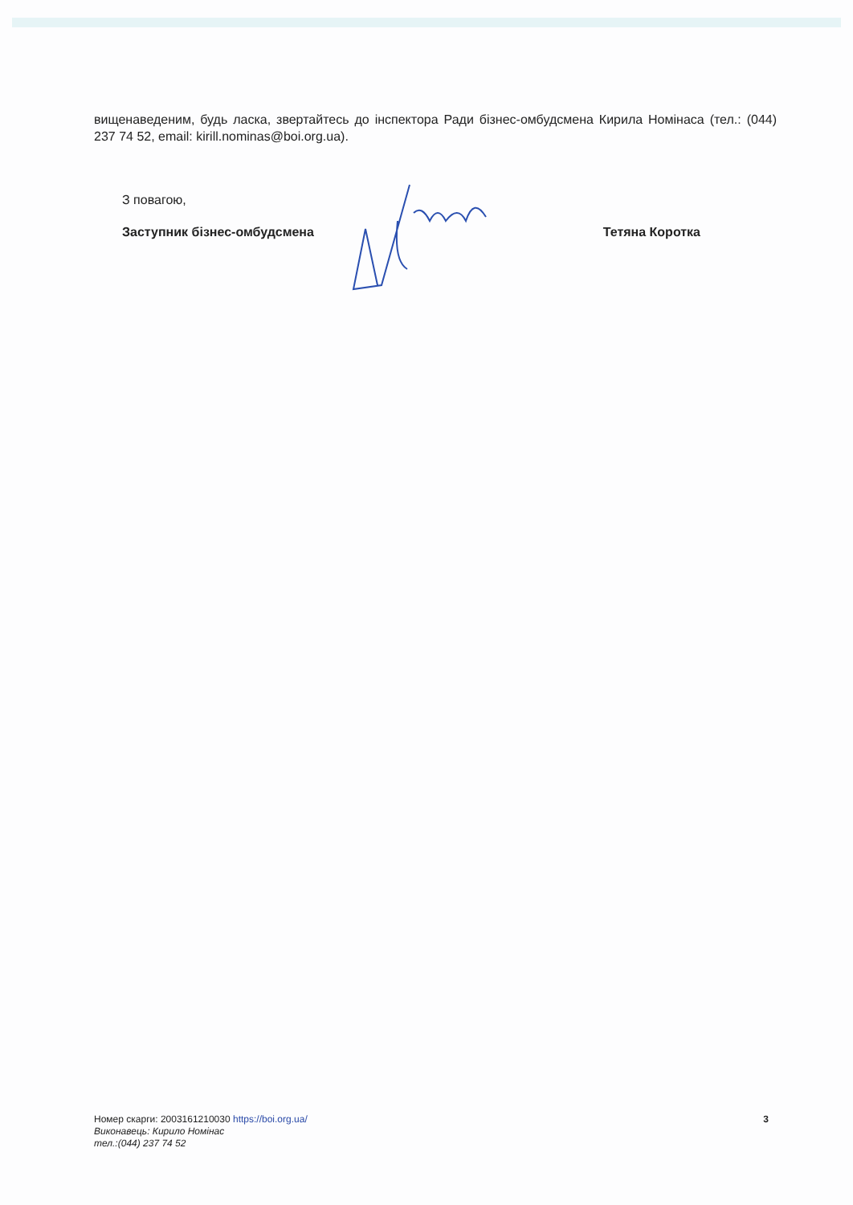вищенаведеним, будь ласка, звертайтесь до інспектора Ради бізнес-омбудсмена Кирила Номінаса (тел.: (044) 237 74 52, email: kirill.nominas@boi.org.ua).
З повагою,
Заступник бізнес-омбудсмена Тетяна Коротка
Номер скарги: 2003161210030 https://boi.org.ua/
Виконавець: Кирило Номінас
тел.:(044) 237 74 52
3